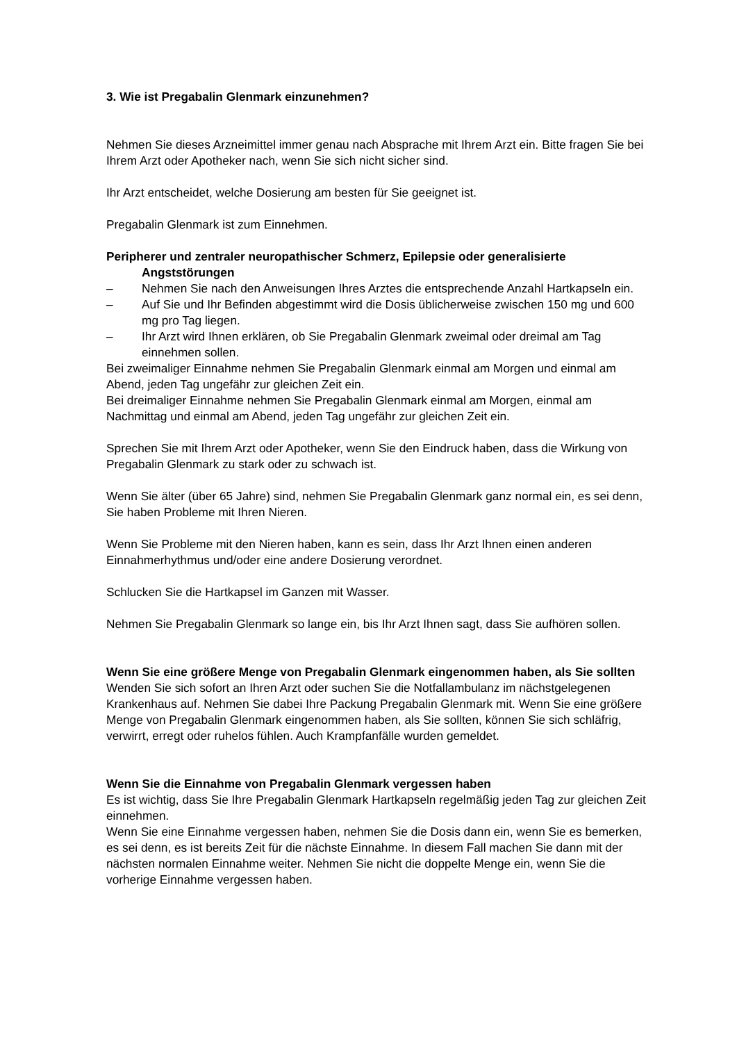3. Wie ist Pregabalin Glenmark einzunehmen?
Nehmen Sie dieses Arzneimittel immer genau nach Absprache mit Ihrem Arzt ein. Bitte fragen Sie bei Ihrem Arzt oder Apotheker nach, wenn Sie sich nicht sicher sind.
Ihr Arzt entscheidet, welche Dosierung am besten für Sie geeignet ist.
Pregabalin Glenmark ist zum Einnehmen.
Peripherer und zentraler neuropathischer Schmerz, Epilepsie oder generalisierte Angststörungen
– Nehmen Sie nach den Anweisungen Ihres Arztes die entsprechende Anzahl Hartkapseln ein.
– Auf Sie und Ihr Befinden abgestimmt wird die Dosis üblicherweise zwischen 150 mg und 600 mg pro Tag liegen.
– Ihr Arzt wird Ihnen erklären, ob Sie Pregabalin Glenmark zweimal oder dreimal am Tag einnehmen sollen.
Bei zweimaliger Einnahme nehmen Sie Pregabalin Glenmark einmal am Morgen und einmal am Abend, jeden Tag ungefähr zur gleichen Zeit ein.
Bei dreimaliger Einnahme nehmen Sie Pregabalin Glenmark einmal am Morgen, einmal am Nachmittag und einmal am Abend, jeden Tag ungefähr zur gleichen Zeit ein.
Sprechen Sie mit Ihrem Arzt oder Apotheker, wenn Sie den Eindruck haben, dass die Wirkung von Pregabalin Glenmark zu stark oder zu schwach ist.
Wenn Sie älter (über 65 Jahre) sind, nehmen Sie Pregabalin Glenmark ganz normal ein, es sei denn, Sie haben Probleme mit Ihren Nieren.
Wenn Sie Probleme mit den Nieren haben, kann es sein, dass Ihr Arzt Ihnen einen anderen Einnahmerhythmus und/oder eine andere Dosierung verordnet.
Schlucken Sie die Hartkapsel im Ganzen mit Wasser.
Nehmen Sie Pregabalin Glenmark so lange ein, bis Ihr Arzt Ihnen sagt, dass Sie aufhören sollen.
Wenn Sie eine größere Menge von Pregabalin Glenmark eingenommen haben, als Sie sollten
Wenden Sie sich sofort an Ihren Arzt oder suchen Sie die Notfallambulanz im nächstgelegenen Krankenhaus auf. Nehmen Sie dabei Ihre Packung Pregabalin Glenmark mit. Wenn Sie eine größere Menge von Pregabalin Glenmark eingenommen haben, als Sie sollten, können Sie sich schläfrig, verwirrt, erregt oder ruhelos fühlen. Auch Krampfanfälle wurden gemeldet.
Wenn Sie die Einnahme von Pregabalin Glenmark vergessen haben
Es ist wichtig, dass Sie Ihre Pregabalin Glenmark Hartkapseln regelmäßig jeden Tag zur gleichen Zeit einnehmen.
Wenn Sie eine Einnahme vergessen haben, nehmen Sie die Dosis dann ein, wenn Sie es bemerken, es sei denn, es ist bereits Zeit für die nächste Einnahme. In diesem Fall machen Sie dann mit der nächsten normalen Einnahme weiter. Nehmen Sie nicht die doppelte Menge ein, wenn Sie die vorherige Einnahme vergessen haben.